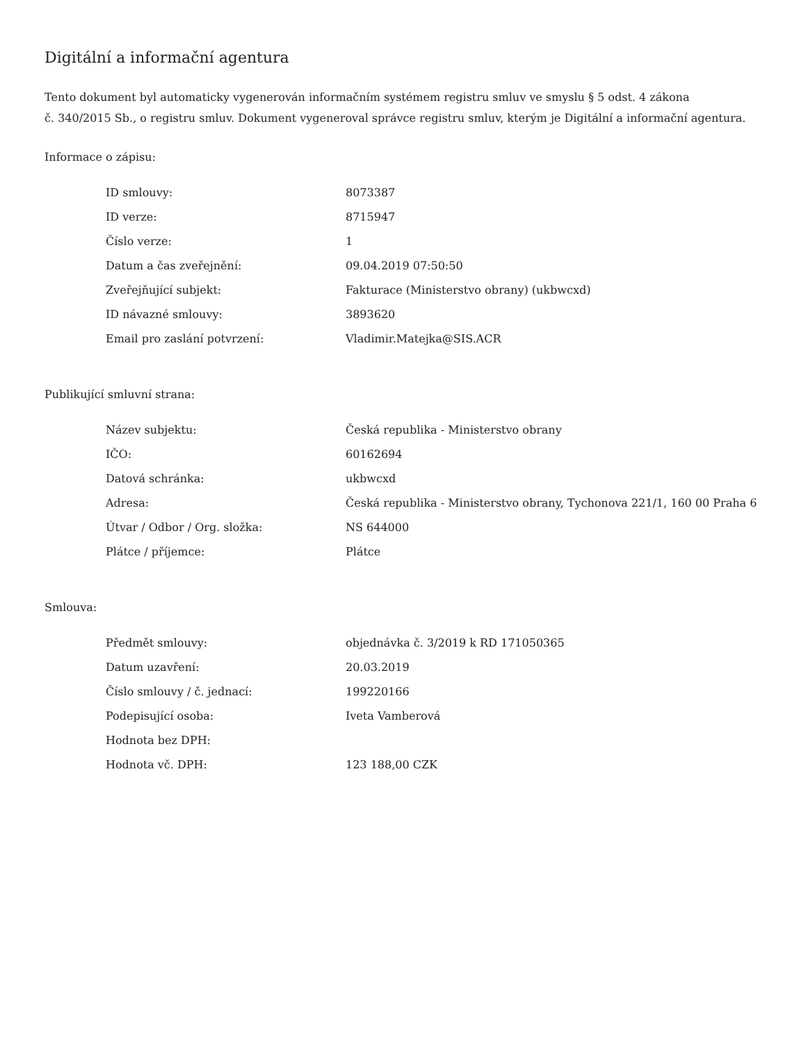Digitální a informační agentura
Tento dokument byl automaticky vygenerován informačním systémem registru smluv ve smyslu § 5 odst. 4 zákona
č. 340/2015 Sb., o registru smluv. Dokument vygeneroval správce registru smluv, kterým je Digitální a informační agentura.
Informace o zápisu:
| ID smlouvy: | 8073387 |
| ID verze: | 8715947 |
| Číslo verze: | 1 |
| Datum a čas zveřejnění: | 09.04.2019 07:50:50 |
| Zveřejňující subjekt: | Fakturace (Ministerstvo obrany) (ukbwcxd) |
| ID návazné smlouvy: | 3893620 |
| Email pro zaslání potvrzení: | Vladimir.Matejka@SIS.ACR |
Publikující smluvní strana:
| Název subjektu: | Česká republika - Ministerstvo obrany |
| IČO: | 60162694 |
| Datová schránka: | ukbwcxd |
| Adresa: | Česká republika - Ministerstvo obrany, Tychonova 221/1, 160 00 Praha 6 |
| Útvar / Odbor / Org. složka: | NS 644000 |
| Plátce / příjemce: | Plátce |
Smlouva:
| Předmět smlouvy: | objednávka č. 3/2019 k RD 171050365 |
| Datum uzavření: | 20.03.2019 |
| Číslo smlouvy / č. jednací: | 199220166 |
| Podepisující osoba: | Iveta Vamberová |
| Hodnota bez DPH: | |
| Hodnota vč. DPH: | 123 188,00 CZK |